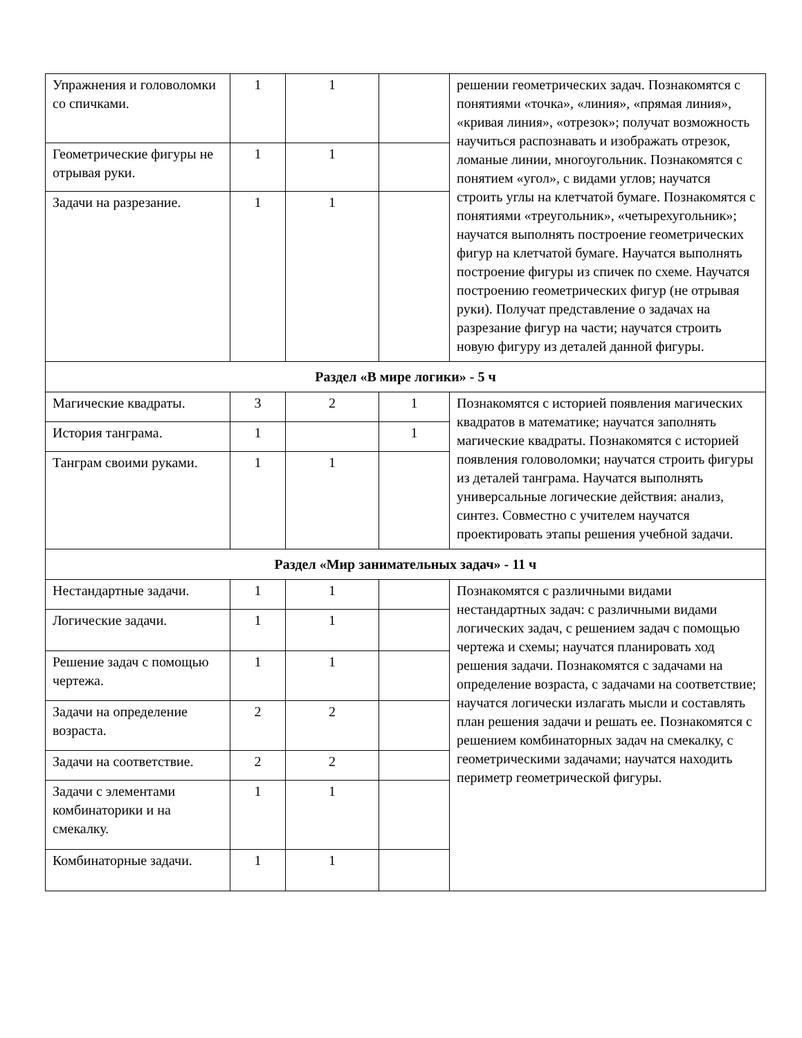| Упражнения и головоломки со спичками. | 1 | 1 | | решении геометрических задач. Познакомятся с понятиями «точка», «линия», «прямая линия», «кривая линия», «отрезок»; получат возможность научиться распознавать и изображать отрезок, ломаные линии, многоугольник. Познакомятся с понятием «угол», с видами углов; научатся строить углы на клетчатой бумаге. Познакомятся с понятиями «треугольник», «четырехугольник»; научатся выполнять построение геометрических фигур на клетчатой бумаге. Научатся выполнять построение фигуры из спичек по схеме. Научатся построению геометрических фигур (не отрывая руки). Получат представление о задачах на разрезание фигур на части; научатся строить новую фигуру из деталей данной фигуры. |
| Геометрические фигуры не отрывая руки. | 1 | 1 | | |
| Задачи на разрезание. | 1 | 1 | | |
| Раздел «В мире логики» - 5 ч | | | | |
| Магические квадраты. | 3 | 2 | 1 | Познакомятся с историей появления магических квадратов в математике; научатся заполнять магические квадраты. Познакомятся с историей появления головоломки; научатся строить фигуры из деталей танграма. Научатся выполнять универсальные логические действия: анализ, синтез. Совместно с учителем научатся проектировать этапы решения учебной задачи. |
| История танграма. | 1 | | 1 | |
| Танграм своими руками. | 1 | 1 | | |
| Раздел «Мир занимательных задач» - 11 ч | | | | |
| Нестандартные задачи. | 1 | 1 | | Познакомятся с различными видами нестандартных задач: с различными видами логических задач, с решением задач с помощью чертежа и схемы; научатся планировать ход решения задачи. Познакомятся с задачами на определение возраста, с задачами на соответствие; научатся логически излагать мысли и составлять план решения задачи и решать ее. Познакомятся с решением комбинаторных задач на смекалку, с геометрическими задачами; научатся находить периметр геометрической фигуры. |
| Логические задачи. | 1 | 1 | | |
| Решение задач с помощью чертежа. | 1 | 1 | | |
| Задачи на определение возраста. | 2 | 2 | | |
| Задачи на соответствие. | 2 | 2 | | |
| Задачи с элементами комбинаторики и на смекалку. | 1 | 1 | | |
| Комбинаторные задачи. | 1 | 1 | | |